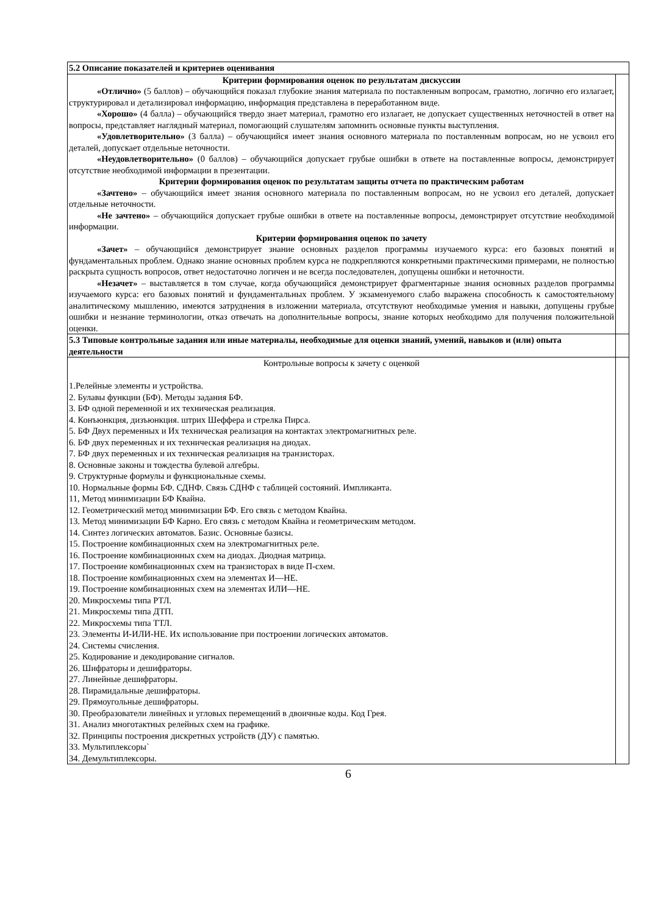| 5.2 Описание показателей и критериев оценивания | |
| Критерии формирования оценок по результатам дискуссии «Отлично» (5 баллов) – обучающийся показал глубокие знания материала по поставленным вопросам, грамотно, логично его излагает, структурировал и детализировал информацию, информация представлена в переработанном виде. «Хорошо» (4 балла) – обучающийся твердо знает материал, грамотно его излагает, не допускает существенных неточностей в ответ на вопросы, представляет наглядный материал, помогающий слушателям запомнить основные пункты выступления. «Удовлетворительно» (3 балла) – обучающийся имеет знания основного материала по поставленным вопросам, но не усвоил его деталей, допускает отдельные неточности. «Неудовлетворительно» (0 баллов) – обучающийся допускает грубые ошибки в ответе на поставленные вопросы, демонстрирует отсутствие необходимой информации в презентации. Критерии формирования оценок по результатам защиты отчета по практическим работам «Зачтено» – обучающийся имеет знания основного материала по поставленным вопросам, но не усвоил его деталей, допускает отдельные неточности. «Не зачтено» – обучающийся допускает грубые ошибки в ответе на поставленные вопросы, демонстрирует отсутствие необходимой информации. Критерии формирования оценок по зачету «Зачет» – обучающийся демонстрирует знание основных разделов программы изучаемого курса: его базовых понятий и фундаментальных проблем. Однако знание основных проблем курса не подкрепляются конкретными практическими примерами, не полностью раскрыта сущность вопросов, ответ недостаточно логичен и не всегда последователен, допущены ошибки и неточности. «Незачет» – выставляется в том случае, когда обучающийся демонстрирует фрагментарные знания основных разделов программы изучаемого курса: его базовых понятий и фундаментальных проблем. У экзаменуемого слабо выражена способность к самостоятельному аналитическому мышлению, имеются затруднения в изложении материала, отсутствуют необходимые умения и навыки, допущены грубые ошибки и незнание терминологии, отказ отвечать на дополнительные вопросы, знание которых необходимо для получения положительной оценки. | |
| 5.3 Типовые контрольные задания или иные материалы, необходимые для оценки знаний, умений, навыков и (или) опыта деятельности | |
| Контрольные вопросы к зачету с оценкой 1.Релейные элементы и устройства. 2. Булавы функции (БФ). Методы задания БФ. 3. БФ одной переменной и их техническая реализация. 4. Конъюнкция, дизъюнкция. штрих Шеффера и стрелка Пирса. 5. БФ Двух переменных и Их техническая реализация на контактах электромагнитных реле. 6. БФ двух переменных и их техническая реализация на диодах. 7. БФ двух переменных и их техническая реализация на транзисторах. 8. Основные законы и тождества булевой алгебры. 9. Структурные формулы и функциональные схемы. 10. Нормальные формы БФ. СДНФ. Связь СДНФ с таблицей состояний. Импликанта. 11, Метод минимизации БФ Квайна. 12. Геометрический метод минимизации БФ. Его связь с методом Квайна. 13. Метод минимизации БФ Карно. Его связь с методом Квайна и геометрическим методом. 14. Синтез логических автоматов. Базис. Основные базисы. 15. Построение комбинационных схем на электромагнитных реле. 16. Построение комбинационных схем на диодах. Диодная матрица. 17. Построение комбинационных схем на транзисторах в виде П-схем. 18. Построение комбинационных схем на элементах И—НЕ. 19. Построение комбинационных схем на элементах ИЛИ—НЕ. 20. Микросхемы типа РТЛ. 21. Микросхемы типа ДТП. 22. Микросхемы типа ТТЛ. 23. Элементы И-ИЛИ-НЕ. Их использование при построении логических автоматов. 24. Системы счисления. 25. Кодирование и декодирование сигналов. 26. Шифраторы и дешифраторы. 27. Линейные дешифраторы. 28. Пирамидальные дешифраторы. 29. Прямоугольные дешифраторы. 30. Преобразователи линейных и угловых перемещений в двоичные коды. Код Грея. 31. Анализ многотактных релейных схем на графике. 32. Принципы построения дискретных устройств (ДУ) с памятью. 33. Мультиплексоры` 34. Демультиплексоры. | |
6